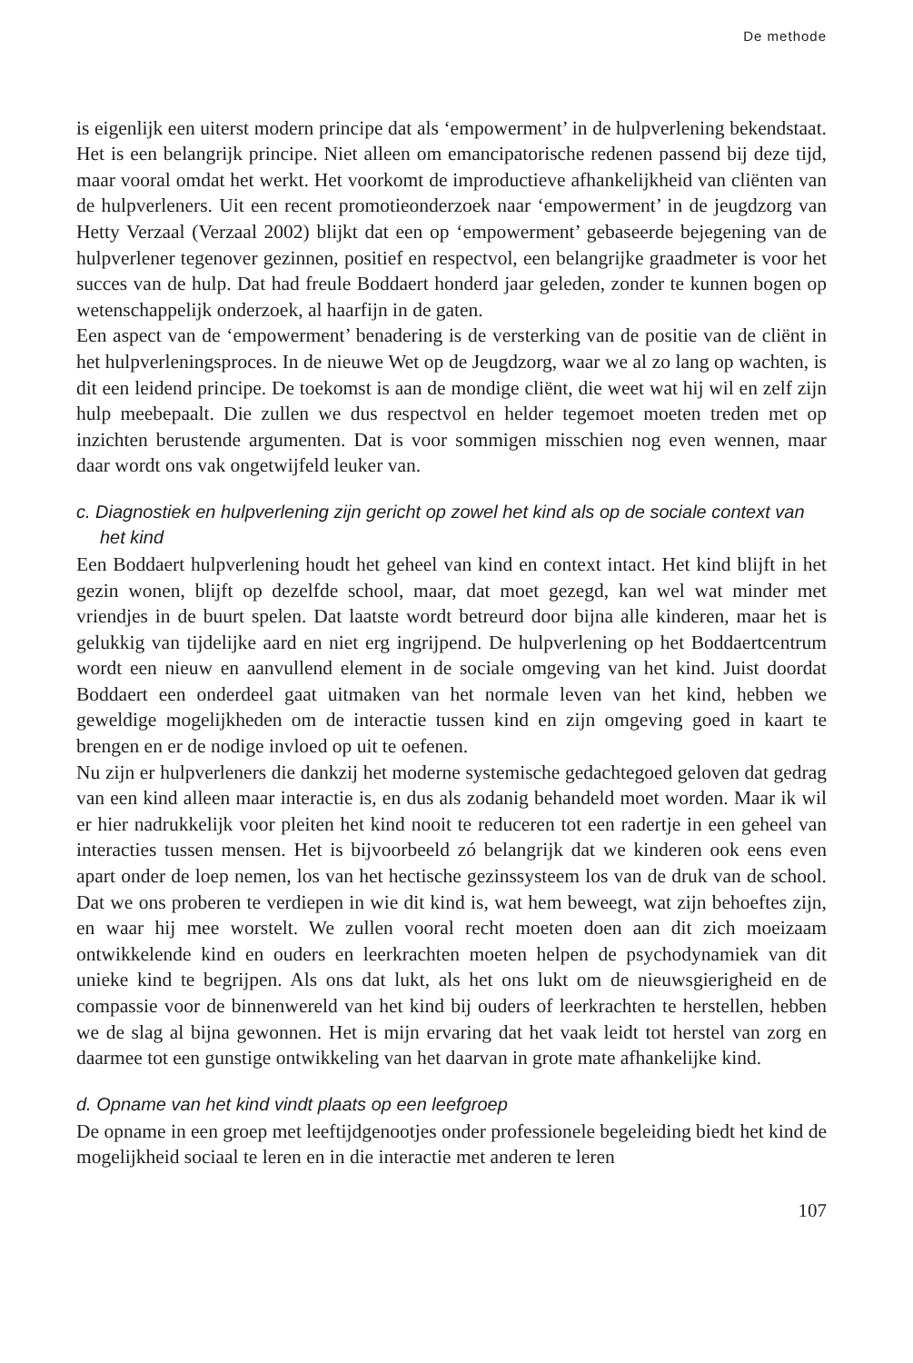De methode
is eigenlijk een uiterst modern principe dat als ‘empowerment’ in de hulpverlening bekendstaat. Het is een belangrijk principe. Niet alleen om emancipatorische redenen passend bij deze tijd, maar vooral omdat het werkt. Het voorkomt de improductieve afhankelijkheid van cliënten van de hulpverleners. Uit een recent promotieonderzoek naar ‘empowerment’ in de jeugdzorg van Hetty Verzaal (Verzaal 2002) blijkt dat een op ‘empowerment’ gebaseerde bejegening van de hulpverlener tegenover gezinnen, positief en respectvol, een belangrijke graadmeter is voor het succes van de hulp. Dat had freule Boddaert honderd jaar geleden, zonder te kunnen bogen op wetenschappelijk onderzoek, al haarfijn in de gaten.
Een aspect van de ‘empowerment’ benadering is de versterking van de positie van de cliënt in het hulpverleningsproces. In de nieuwe Wet op de Jeugdzorg, waar we al zo lang op wachten, is dit een leidend principe. De toekomst is aan de mondige cliënt, die weet wat hij wil en zelf zijn hulp meebepaalt. Die zullen we dus respectvol en helder tegemoet moeten treden met op inzichten berustende argumenten. Dat is voor sommigen misschien nog even wennen, maar daar wordt ons vak ongetwijfeld leuker van.
c. Diagnostiek en hulpverlening zijn gericht op zowel het kind als op de sociale context van het kind
Een Boddaert hulpverlening houdt het geheel van kind en context intact. Het kind blijft in het gezin wonen, blijft op dezelfde school, maar, dat moet gezegd, kan wel wat minder met vriendjes in de buurt spelen. Dat laatste wordt betreurd door bijna alle kinderen, maar het is gelukkig van tijdelijke aard en niet erg ingrijpend. De hulpverlening op het Boddaertcentrum wordt een nieuw en aanvullend element in de sociale omgeving van het kind. Juist doordat Boddaert een onderdeel gaat uitmaken van het normale leven van het kind, hebben we geweldige mogelijkheden om de interactie tussen kind en zijn omgeving goed in kaart te brengen en er de nodige invloed op uit te oefenen.
Nu zijn er hulpverleners die dankzij het moderne systemische gedachtegoed geloven dat gedrag van een kind alleen maar interactie is, en dus als zodanig behandeld moet worden. Maar ik wil er hier nadrukkelijk voor pleiten het kind nooit te reduceren tot een radertje in een geheel van interacties tussen mensen. Het is bijvoorbeeld zó belangrijk dat we kinderen ook eens even apart onder de loep nemen, los van het hectische gezinssysteem los van de druk van de school. Dat we ons proberen te verdiepen in wie dit kind is, wat hem beweegt, wat zijn behoeftes zijn, en waar hij mee worstelt. We zullen vooral recht moeten doen aan dit zich moeizaam ontwikkelende kind en ouders en leerkrachten moeten helpen de psychodynamiek van dit unieke kind te begrijpen. Als ons dat lukt, als het ons lukt om de nieuwsgierigheid en de compassie voor de binnenwereld van het kind bij ouders of leerkrachten te herstellen, hebben we de slag al bijna gewonnen. Het is mijn ervaring dat het vaak leidt tot herstel van zorg en daarmee tot een gunstige ontwikkeling van het daarvan in grote mate afhankelijke kind.
d. Opname van het kind vindt plaats op een leefgroep
De opname in een groep met leeftijdgenootjes onder professionele begeleiding biedt het kind de mogelijkheid sociaal te leren en in die interactie met anderen te leren
107